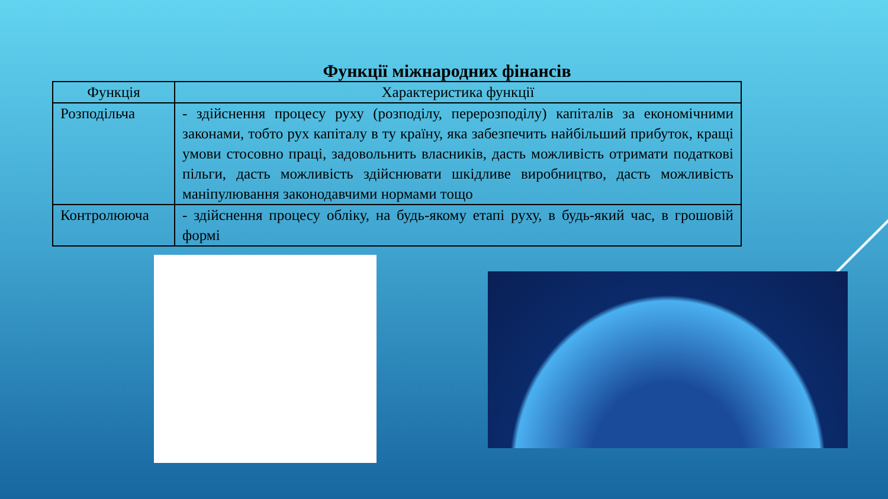Функції міжнародних фінансів
| Функція | Характеристика функції |
| --- | --- |
| Розподільча | - здійснення процесу руху (розподілу, перерозподілу) капіталів за економічними законами, тобто рух капіталу в ту країну, яка забезпечить найбільший прибуток, кращі умови стосовно праці, задовольнить власників, дасть можливість отримати податкові пільги, дасть можливість здійснювати шкідливе виробництво, дасть можливість маніпулювання законодавчими нормами тощо |
| Контролююча | - здійснення процесу обліку, на будь-якому етапі руху, в будь-який час, в грошовій формі |